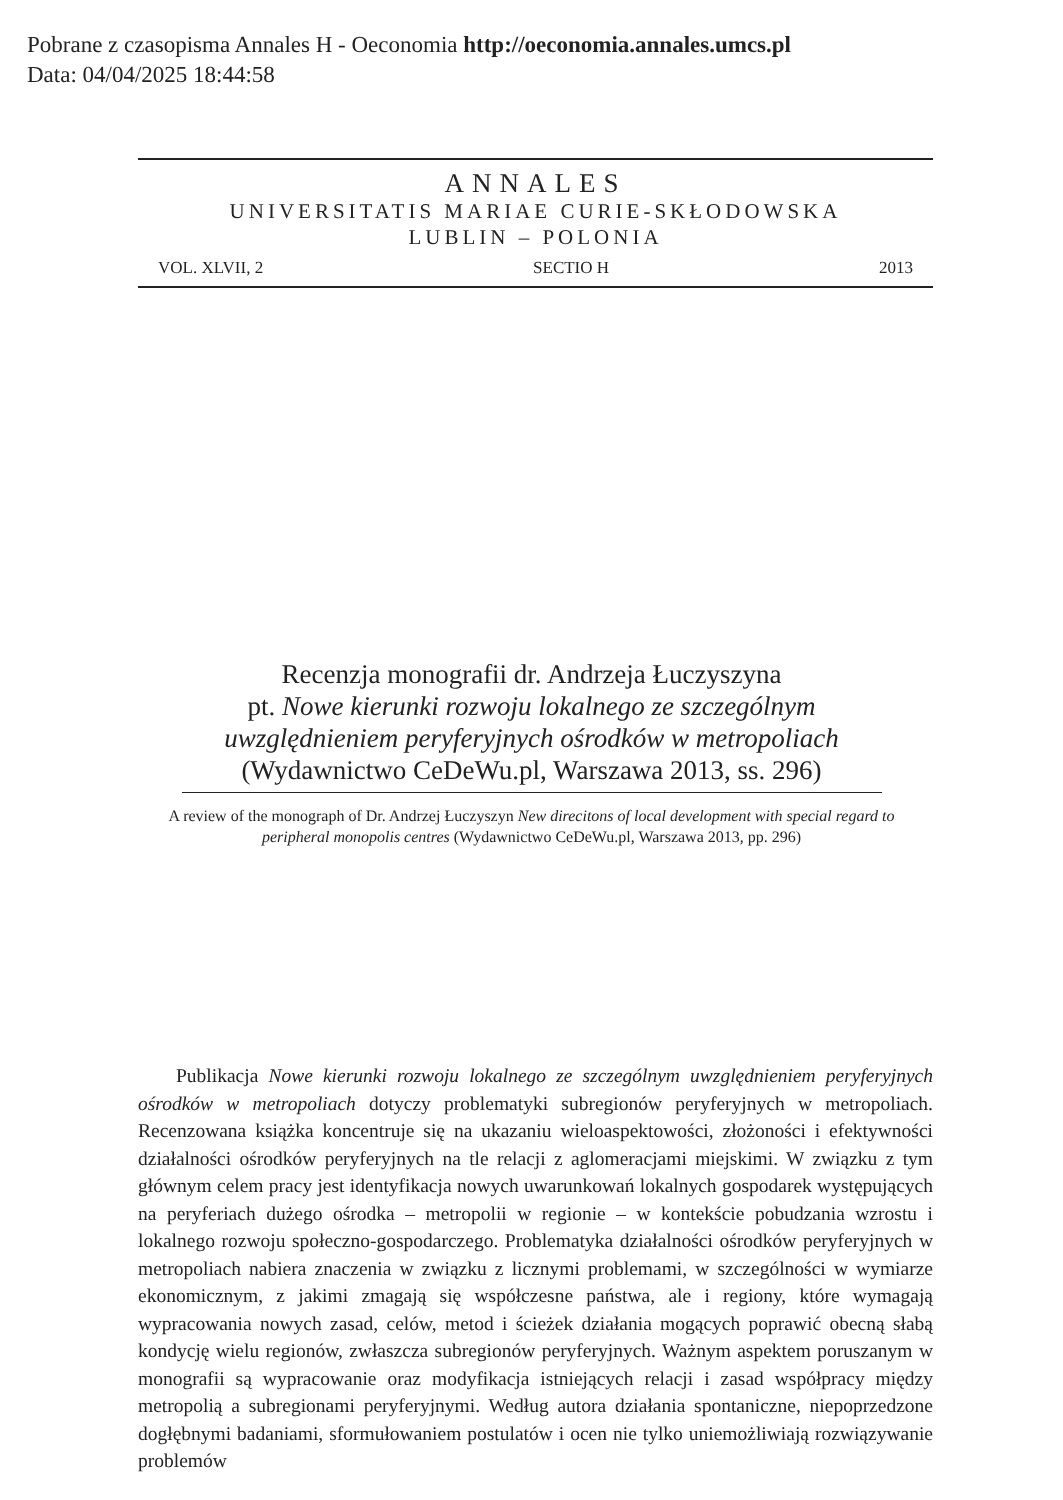Pobrane z czasopisma Annales H - Oeconomia http://oeconomia.annales.umcs.pl
Data: 04/04/2025 18:44:58
ANNALES
UNIVERSITATIS MARIAE CURIE-SKŁODOWSKA
LUBLIN – POLONIA
VOL. XLVII, 2 SECTIO H 2013
Recenzja monografii dr. Andrzeja Łuczyszyna
pt. Nowe kierunki rozwoju lokalnego ze szczególnym uwzględnieniem peryferyjnych ośrodków w metropoliach
(Wydawnictwo CeDeWu.pl, Warszawa 2013, ss. 296)
A review of the monograph of Dr. Andrzej Łuczyszyn New direcitons of local development with special regard to peripheral monopolis centres (Wydawnictwo CeDeWu.pl, Warszawa 2013, pp. 296)
Publikacja Nowe kierunki rozwoju lokalnego ze szczególnym uwzględnieniem peryferyjnych ośrodków w metropoliach dotyczy problematyki subregionów peryferyjnych w metropoliach. Recenzowana książka koncentruje się na ukazaniu wieloaspektowości, złożoności i efektywności działalności ośrodków peryferyjnych na tle relacji z aglomeracjami miejskimi. W związku z tym głównym celem pracy jest identyfikacja nowych uwarunkowań lokalnych gospodarek występujących na peryferiach dużego ośrodka – metropolii w regionie – w kontekście pobudzania wzrostu i lokalnego rozwoju społeczno-gospodarczego. Problematyka działalności ośrodków peryferyjnych w metropoliach nabiera znaczenia w związku z licznymi problemami, w szczególności w wymiarze ekonomicznym, z jakimi zmagają się współczesne państwa, ale i regiony, które wymagają wypracowania nowych zasad, celów, metod i ścieżek działania mogących poprawić obecną słabą kondycję wielu regionów, zwłaszcza subregionów peryferyjnych. Ważnym aspektem poruszanym w monografii są wypracowanie oraz modyfikacja istniejących relacji i zasad współpracy między metropolią a subregionami peryferyjnymi. Według autora działania spontaniczne, niepoprzedzone dogłębnymi badaniami, sformułowaniem postulatów i ocen nie tylko uniemożliwiają rozwiązywanie problemów